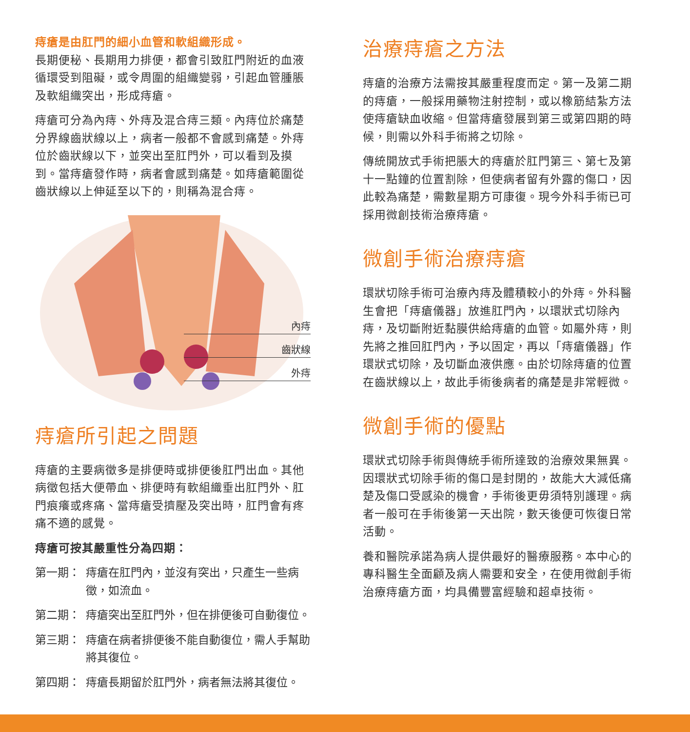痔瘡是由肛門的細小血管和軟組織形成。
長期便秘、長期用力排便，都會引致肛門附近的血液循環受到阻礙，或令周圍的組織變弱，引起血管腫脹及軟組織突出，形成痔瘡。
痔瘡可分為內痔、外痔及混合痔三類。內痔位於痛楚分界線齒狀線以上，病者一般都不會感到痛楚。外痔位於齒狀線以下，並突出至肛門外，可以看到及摸到。當痔瘡發作時，病者會感到痛楚。如痔瘡範圍從齒狀線以上伸延至以下的，則稱為混合痔。
內痔
齒狀線
外痔
痔瘡所引起之問題
痔瘡的主要病徵多是排便時或排便後肛門出血。其他病徵包括大便帶血、排便時有軟組織垂出肛門外、肛門痕癢或疼痛、當痔瘡受擠壓及突出時，肛門會有疼痛不適的感覺。
痔瘡可按其嚴重性分為四期：
第一期： 痔瘡在肛門內，並沒有突出，只產生一些病徵，如流血。
第二期： 痔瘡突出至肛門外，但在排便後可自動復位。
第三期： 痔瘡在病者排便後不能自動復位，需人手幫助將其復位。
第四期： 痔瘡長期留於肛門外，病者無法將其復位。
治療痔瘡之方法
痔瘡的治療方法需按其嚴重程度而定。第一及第二期的痔瘡，一般採用藥物注射控制，或以橡筋結紮方法使痔瘡缺血收縮。但當痔瘡發展到第三或第四期的時候，則需以外科手術將之切除。
傳統開放式手術把脹大的痔瘡於肛門第三、第七及第十一點鐘的位置割除，但使病者留有外露的傷口，因此較為痛楚，需數星期方可康復。現今外科手術已可採用微創技術治療痔瘡。
微創手術治療痔瘡
環狀切除手術可治療內痔及體積較小的外痔。外科醫生會把「痔瘡儀器」放進肛門內，以環狀式切除內痔，及切斷附近黏膜供給痔瘡的血管。如屬外痔，則先將之推回肛門內，予以固定，再以「痔瘡儀器」作環狀式切除，及切斷血液供應。由於切除痔瘡的位置在齒狀線以上，故此手術後病者的痛楚是非常輕微。
微創手術的優點
環狀式切除手術與傳統手術所達致的治療效果無異。因環狀式切除手術的傷口是封閉的，故能大大減低痛楚及傷口受感染的機會，手術後更毋須特別護理。病者一般可在手術後第一天出院，數天後便可恢復日常活動。
養和醫院承諾為病人提供最好的醫療服務。本中心的專科醫生全面顧及病人需要和安全，在使用微創手術治療痔瘡方面，均具備豐富經驗和超卓技術。